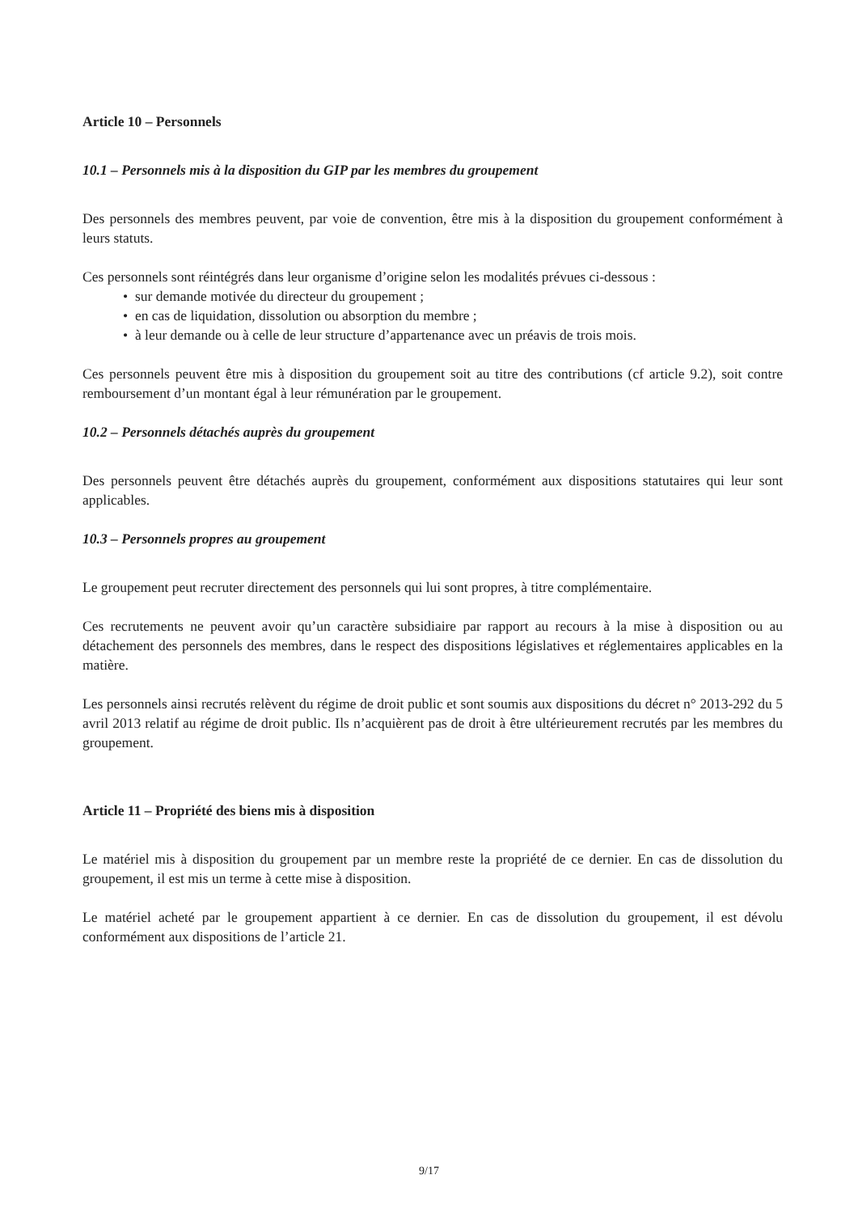Article 10 – Personnels
10.1 – Personnels mis à la disposition du GIP par les membres du groupement
Des personnels des membres peuvent, par voie de convention, être mis à la disposition du groupement conformément à leurs statuts.
Ces personnels sont réintégrés dans leur organisme d’origine selon les modalités prévues ci-dessous :
• sur demande motivée du directeur du groupement ;
• en cas de liquidation, dissolution ou absorption du membre ;
• à leur demande ou à celle de leur structure d’appartenance avec un préavis de trois mois.
Ces personnels peuvent être mis à disposition du groupement soit au titre des contributions (cf article 9.2), soit contre remboursement d’un montant égal à leur rémunération par le groupement.
10.2 – Personnels détachés auprès du groupement
Des personnels peuvent être détachés auprès du groupement, conformément aux dispositions statutaires qui leur sont applicables.
10.3 – Personnels propres au groupement
Le groupement peut recruter directement des personnels qui lui sont propres, à titre complémentaire.
Ces recrutements ne peuvent avoir qu’un caractère subsidiaire par rapport au recours à la mise à disposition ou au détachement des personnels des membres, dans le respect des dispositions législatives et réglementaires applicables en la matière.
Les personnels ainsi recrutés relèvent du régime de droit public et sont soumis aux dispositions du décret n° 2013-292 du 5 avril 2013 relatif au régime de droit public. Ils n’acquièrent pas de droit à être ultérieurement recrutés par les membres du groupement.
Article 11 – Propriété des biens mis à disposition
Le matériel mis à disposition du groupement par un membre reste la propriété de ce dernier. En cas de dissolution du groupement, il est mis un terme à cette mise à disposition.
Le matériel acheté par le groupement appartient à ce dernier. En cas de dissolution du groupement, il est dévolu conformément aux dispositions de l’article 21.
9/17